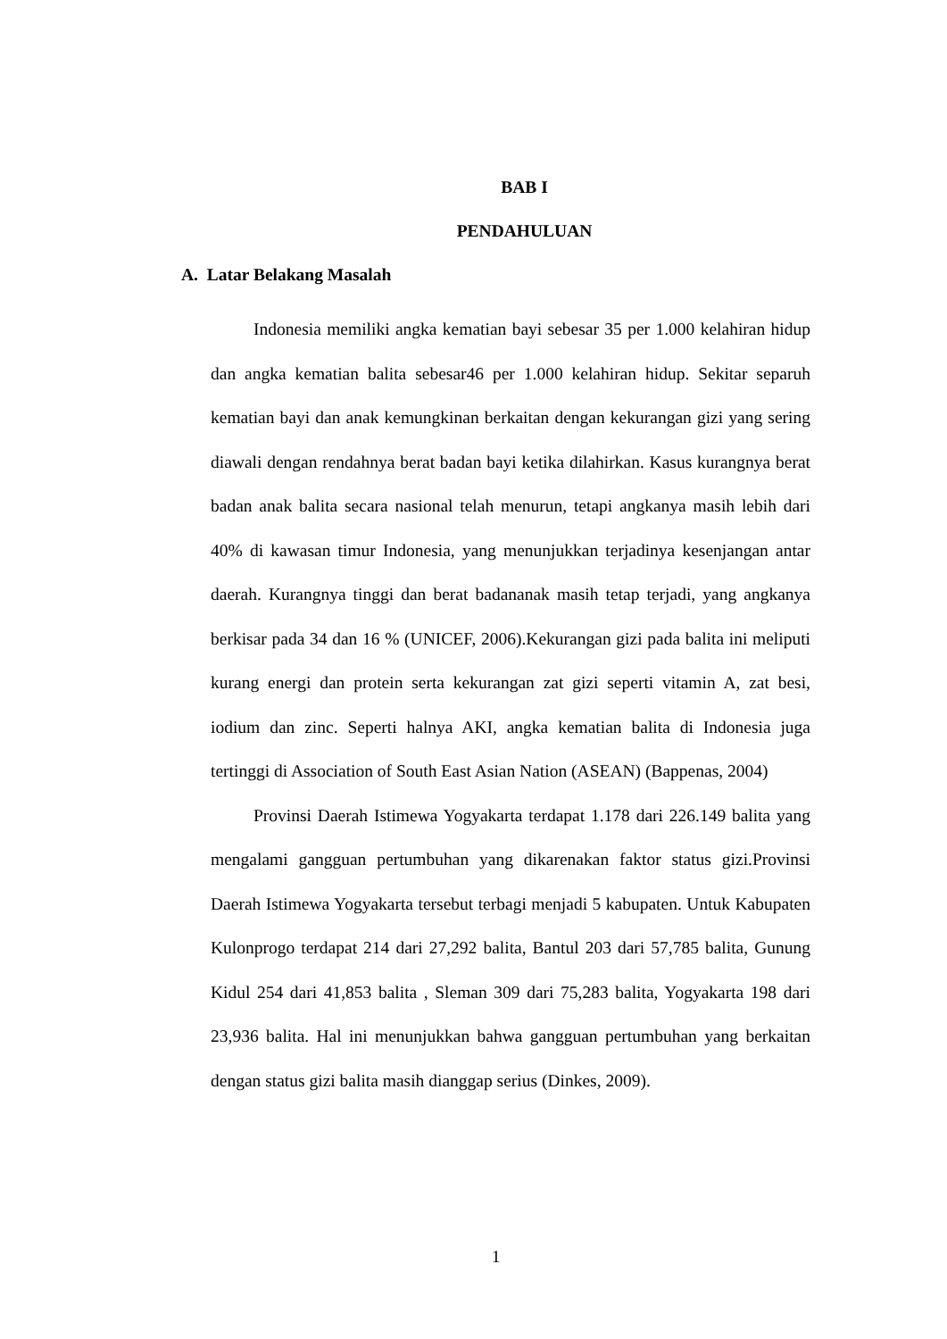BAB I
PENDAHULUAN
A. Latar Belakang Masalah
Indonesia memiliki angka kematian bayi sebesar 35 per 1.000 kelahiran hidup dan angka kematian balita sebesar46 per 1.000 kelahiran hidup. Sekitar separuh kematian bayi dan anak kemungkinan berkaitan dengan kekurangan gizi yang sering diawali dengan rendahnya berat badan bayi ketika dilahirkan. Kasus kurangnya berat badan anak balita secara nasional telah menurun, tetapi angkanya masih lebih dari 40% di kawasan timur Indonesia, yang menunjukkan terjadinya kesenjangan antar daerah. Kurangnya tinggi dan berat badananak masih tetap terjadi, yang angkanya berkisar pada 34 dan 16 % (UNICEF, 2006).Kekurangan gizi pada balita ini meliputi kurang energi dan protein serta kekurangan zat gizi seperti vitamin A, zat besi, iodium dan zinc. Seperti halnya AKI, angka kematian balita di Indonesia juga tertinggi di Association of South East Asian Nation (ASEAN) (Bappenas, 2004)
Provinsi Daerah Istimewa Yogyakarta terdapat 1.178 dari 226.149 balita yang mengalami gangguan pertumbuhan yang dikarenakan faktor status gizi.Provinsi Daerah Istimewa Yogyakarta tersebut terbagi menjadi 5 kabupaten. Untuk Kabupaten Kulonprogo terdapat 214 dari 27,292 balita, Bantul 203 dari 57,785 balita, Gunung Kidul 254 dari 41,853 balita , Sleman 309 dari 75,283 balita, Yogyakarta 198 dari 23,936 balita. Hal ini menunjukkan bahwa gangguan pertumbuhan yang berkaitan dengan status gizi balita masih dianggap serius (Dinkes, 2009).
1